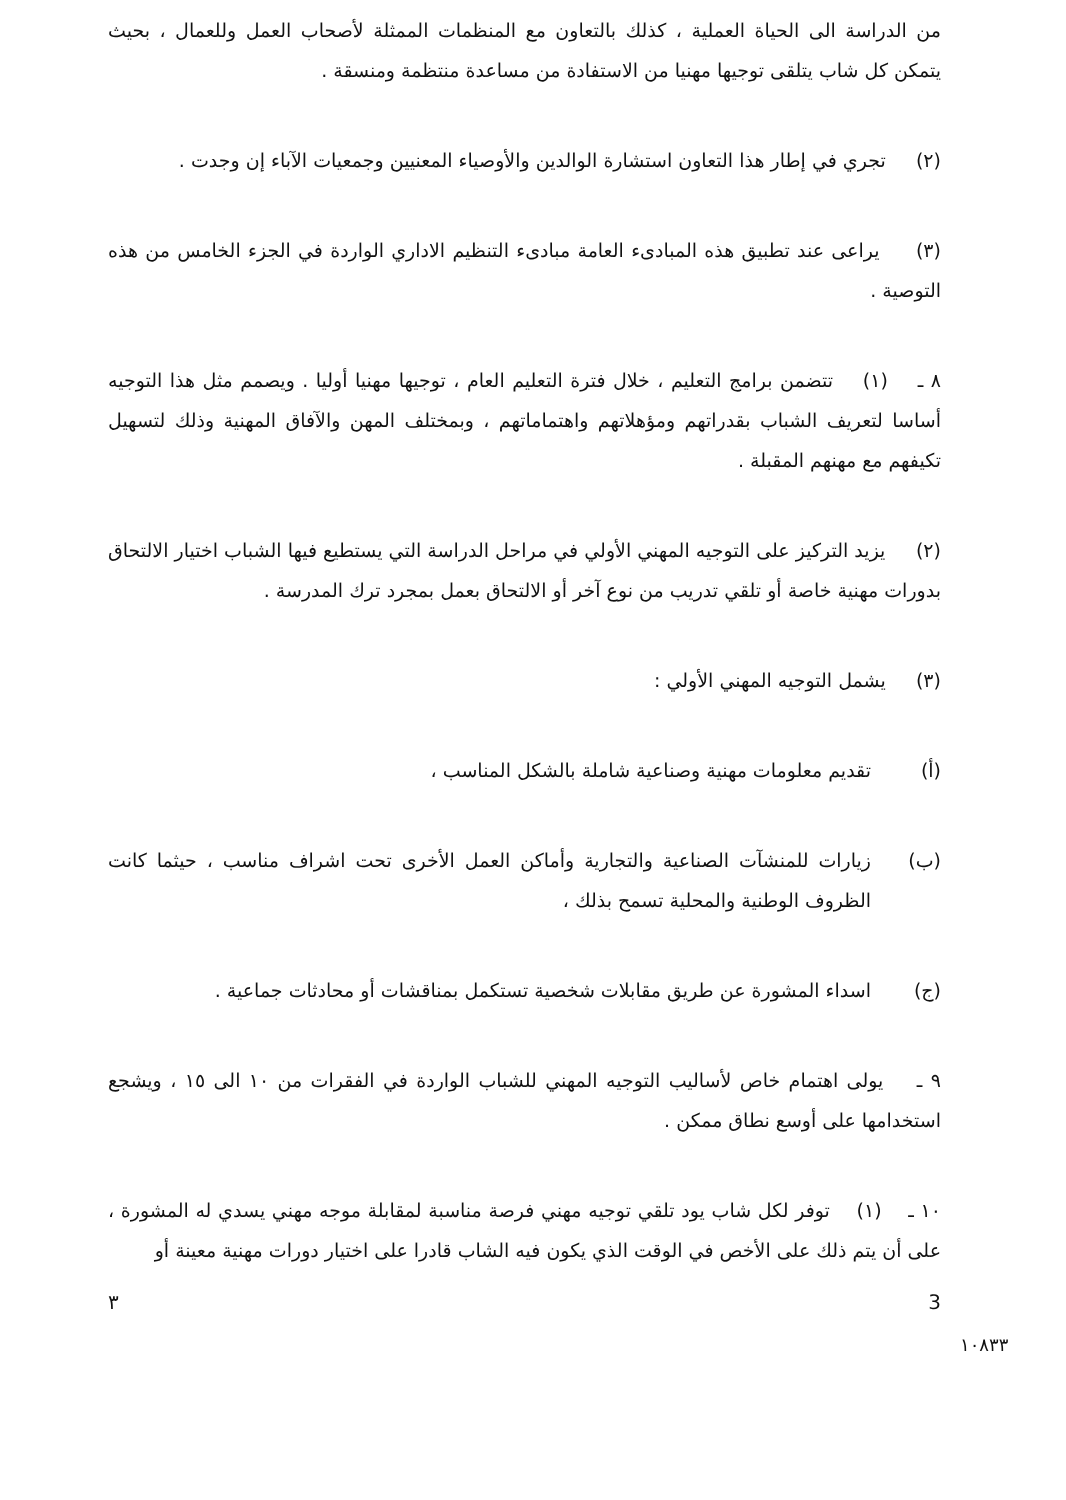من الدراسة الى الحياة العملية ، كذلك بالتعاون مع المنظمات الممثلة لأصحاب العمل وللعمال ، بحيث يتمكن كل شاب يتلقى توجيها مهنيا من الاستفادة من مساعدة منتظمة ومنسقة .
(٢) تجري في إطار هذا التعاون استشارة الوالدين والأوصياء المعنيين وجمعيات الآباء إن وجدت .
(٣) يراعى عند تطبيق هذه المبادىء العامة مبادىء التنظيم الاداري الواردة في الجزء الخامس من هذه التوصية .
٨ ـ (١) تتضمن برامج التعليم ، خلال فترة التعليم العام ، توجيها مهنيا أوليا . ويصمم مثل هذا التوجيه أساسا لتعريف الشباب بقدراتهم ومؤهلاتهم واهتماماتهم ، وبمختلف المهن والآفاق المهنية وذلك لتسهيل تكيفهم مع مهنهم المقبلة .
(٢) يزيد التركيز على التوجيه المهني الأولي في مراحل الدراسة التي يستطيع فيها الشباب اختيار الالتحاق بدورات مهنية خاصة أو تلقي تدريب من نوع آخر أو الالتحاق بعمل بمجرد ترك المدرسة .
(٣) يشمل التوجيه المهني الأولي :
(أ) تقديم معلومات مهنية وصناعية شاملة بالشكل المناسب ،
(ب) زيارات للمنشآت الصناعية والتجارية وأماكن العمل الأخرى تحت اشراف مناسب ، حيثما كانت الظروف الوطنية والمحلية تسمح بذلك ،
(ج) اسداء المشورة عن طريق مقابلات شخصية تستكمل بمناقشات أو محادثات جماعية .
٩ ـ يولى اهتمام خاص لأساليب التوجيه المهني للشباب الواردة في الفقرات من ١٠ الى ١٥ ، ويشجع استخدامها على أوسع نطاق ممكن .
١٠ ـ (١) توفر لكل شاب يود تلقي توجيه مهني فرصة مناسبة لمقابلة موجه مهني يسدي له المشورة ، على أن يتم ذلك على الأخص في الوقت الذي يكون فيه الشاب قادرا على اختيار دورات مهنية معينة أو
٣ 3
١٠٨٣٣